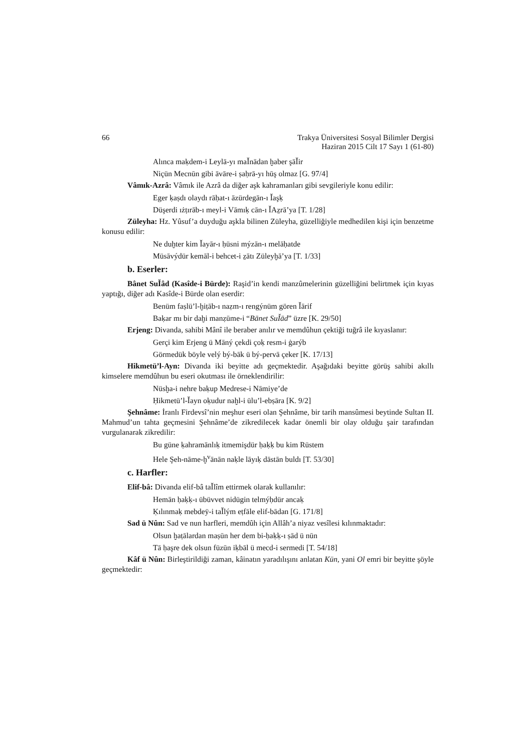66 Trakya Üniversitesi Sosyal Bilimler Dergisi
Haziran 2015 Cilt 17 Sayı 1 (61-80)
Alınca maḳdem-i Leylā-yı maǏnādan ḫaber şāǏir
Niçün Mecnūn gibi āvāre-i ṣaḥrā-yı hūş olmaz [G. 97/4]
Vâmık-Azrâ: Vâmık ile Azrâ da diğer aşk kahramanları gibi sevgileriyle konu edilir:
Eger ḳaṣdı olaydı rāḥat-ı āzürdegān-ı Ǐaşḳ
Düşerdi ıżṭırāb-ı meyl-i Vāmıḳ cān-ı ǏAẕrā’ya [T. 1/28]
Züleyha: Hz. Yûsuf’a duyduğu aşkla bilinen Züleyha, güzelliğiyle medhedilen kişi için benzetme konusu edilir:
Ne duḫter kim Ǐayār-ı ḥüsni mýzān-ı melāḥatde
Müsāvýdür kemāl-i behcet-i ẕātı Züleyḫā’ya [T. 1/33]
b. Eserler:
Bânet SuǏâd (Kasîde-i Bürde): Raşid’in kendi manzûmelerinin güzelliğini belirtmek için kıyas yaptığı, diğer adı Kasîde-i Bürde olan eserdir:
Benüm faṣlü’l-ḫiṭāb-ı naẓm-ı rengýnüm gören Ǐārif
Baḳar mı bir daḫi manẓūme-i “Bānet SuǏād” üzre [K. 29/50]
Erjeng: Divanda, sahibi Mânî ile beraber anılır ve memdûhun çektiği tuğrâ ile kıyaslanır:
Gerçi kim Erjeng ü Māný çekdi çoḳ resm-i ġarýb
Görmedük böyle velý bý-bāk ü bý-pervā çeker [K. 17/13]
Hikmetü’l-Ayn: Divanda iki beyitte adı geçmektedir. Aşağıdaki beyitte görüş sahibi akıllı kimselere memdûhun bu eseri okutması ile örneklendirilir:
Nüsḫa-i nehre baḳup Medrese-i Nāmiye’de
Ḥikmetü’l-Ǐayn oḳudur naḫl-i ūlu’l-ebṣāra [K. 9/2]
Şehnâme: İranlı Firdevsî’nin meşhur eseri olan Şehnâme, bir tarih mansûmesi beytinde Sultan II. Mahmud’un tahta geçmesini Şehnâme’de zikredilecek kadar önemli bir olay olduğu şair tarafından vurgulanarak zikredilir:
Bu güne ḳahramānlıḳ itmemişdür ḥaḳḳ bu kim Rüstem
Hele Şeh-nāme-ḫ<sup>v</sup>ānān naḳle lāyıḳ dāstān buldı [T. 53/30]
c. Harfler:
Elif-bâ: Divanda elif-bâ taǏlîm ettirmek olarak kullanılır:
Hemān ḥaḳḳ-ı übüvvet nidügin telmýḥdür ancaḳ
Ḳılınmaḳ mebdeÿ-i taǏlým eṭfāle elif-bādan [G. 171/8]
Sad ü Nûn: Sad ve nun harfleri, memdûh için Allâh’a niyaz vesîlesi kılınmaktadır:
Olsun ḫaṭālardan maṣūn her dem bi-ḥaḳḳ-ı ṣād ü nūn
Tā ḥaşre dek olsun füzūn iḳbāl ü mecd-i sermedi [T. 54/18]
Kâf ü Nûn: Birleştirildiği zaman, kâinatın yaradılışını anlatan Kün, yani Ol emri bir beyitte şöyle geçmektedir: